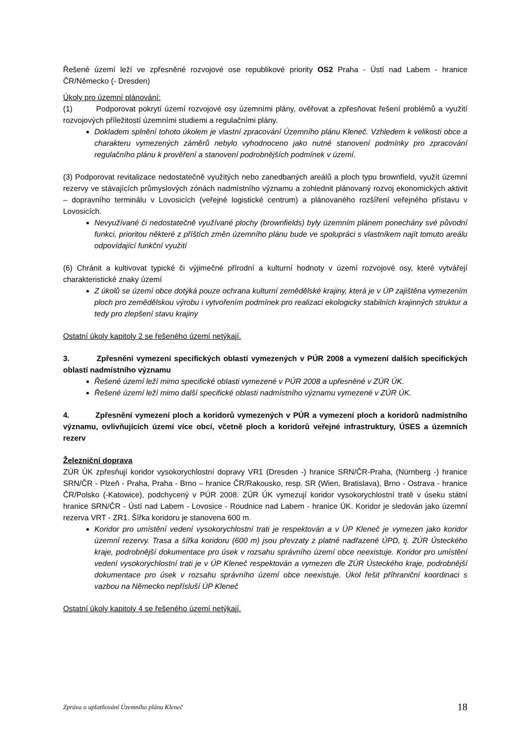Řešené území leží ve zpřesněné rozvojové ose republikové priority OS2 Praha - Ústí nad Labem - hranice ČR/Německo (- Dresden)
Úkoly pro územní plánování:
(1) Podporovat pokrytí území rozvojové osy územními plány, ověřovat a zpřesňovat řešení problémů a využití rozvojových příležitostí územními studiemi a regulačními plány.
Dokladem splnění tohoto úkolem je vlastní zpracování Územního plánu Kleneč. Vzhledem k velikosti obce a charakteru vymezených záměrů nebylo vyhodnoceno jako nutné stanovení podmínky pro zpracování regulačního plánu k prověření a stanovení podrobnějších podmínek v území.
(3) Podporovat revitalizace nedostatečně využitých nebo zanedbaných areálů a ploch typu brownfield, využít územní rezervy ve stávajících průmyslových zónách nadmístního významu a zohlednit plánovaný rozvoj ekonomických aktivit – dopravního terminálu v Lovosicích (veřejné logistické centrum) a plánovaného rozšíření veřejného přístavu v Lovosicích.
Nevyužívané či nedostatečně využívané plochy (brownfields) byly územním plánem ponechány své původní funkci, prioritou některé z příštích změn územního plánu bude ve spolupráci s vlastníkem najít tomuto areálu odpovídající funkční využití
(6) Chránit a kultivovat typické či výjimečné přírodní a kulturní hodnoty v území rozvojové osy, které vytvářejí charakteristické znaky území
Z úkolů se území obce dotýká pouze ochrana kulturní zemědělské krajiny, která je v ÚP zajištěna vymezením ploch pro zemědělskou výrobu i vytvořením podmínek pro realizaci ekologicky stabilních krajinných struktur a tedy pro zlepšení stavu krajiny
Ostatní úkoly kapitoly 2 se řešeného území netýkají.
3. Zpřesnění vymezení specifických oblastí vymezených v PÚR 2008 a vymezení dalších specifických oblastí nadmístního významu
Řešené území leží mimo specifické oblasti vymezené v PÚR 2008 a upřesněné v ZÚR ÚK.
Řešené území leží mimo další specifické oblasti nadmístního významu vymezené v ZÚR ÚK.
4. Zpřesnění vymezení ploch a koridorů vymezených v PÚR a vymezení ploch a koridorů nadmístního významu, ovlivňujících území více obcí, včetně ploch a koridorů veřejné infrastruktury, ÚSES a územních rezerv
Železniční doprava
ZÚR ÚK zpřesňují koridor vysokorychlostní dopravy VR1 (Dresden -) hranice SRN/ČR-Praha, (Nürnberg -) hranice SRN/ČR - Plzeň - Praha, Praha - Brno – hranice ČR/Rakousko, resp. SR (Wien, Bratislava), Brno - Ostrava - hranice ČR/Polsko (-Katowice), podchycený v PÚR 2008. ZÚR ÚK vymezují koridor vysokorychlostní tratě v úseku státní hranice SRN/ČR - Ústí nad Labem - Lovosice - Roudnice nad Labem - hranice ÚK. Koridor je sledován jako územní rezerva VRT - ZR1. Šířka koridoru je stanovena 600 m.
Koridor pro umístění vedení vysokorychlostní trati je respektován a v ÚP Kleneč je vymezen jako koridor územní rezervy. Trasa a šířka koridoru (600 m) jsou převzaty z platné nadřazené ÚPD, tj. ZÚR Ústeckého kraje, podrobnější dokumentace pro úsek v rozsahu správního území obce neexistuje. Koridor pro umístění vedení vysokorychlostní trati je v ÚP Kleneč respektován a vymezen dle ZÚR Ústeckého kraje, podrobnější dokumentace pro úsek v rozsahu správního území obce neexistuje. Úkol řešit příhraniční koordinaci s vazbou na Německo nepřísluší ÚP Kleneč
Ostatní úkoly kapitoly 4 se řešeného území netýkají.
Zpráva o uplatňování Územního plánu Kleneč 18